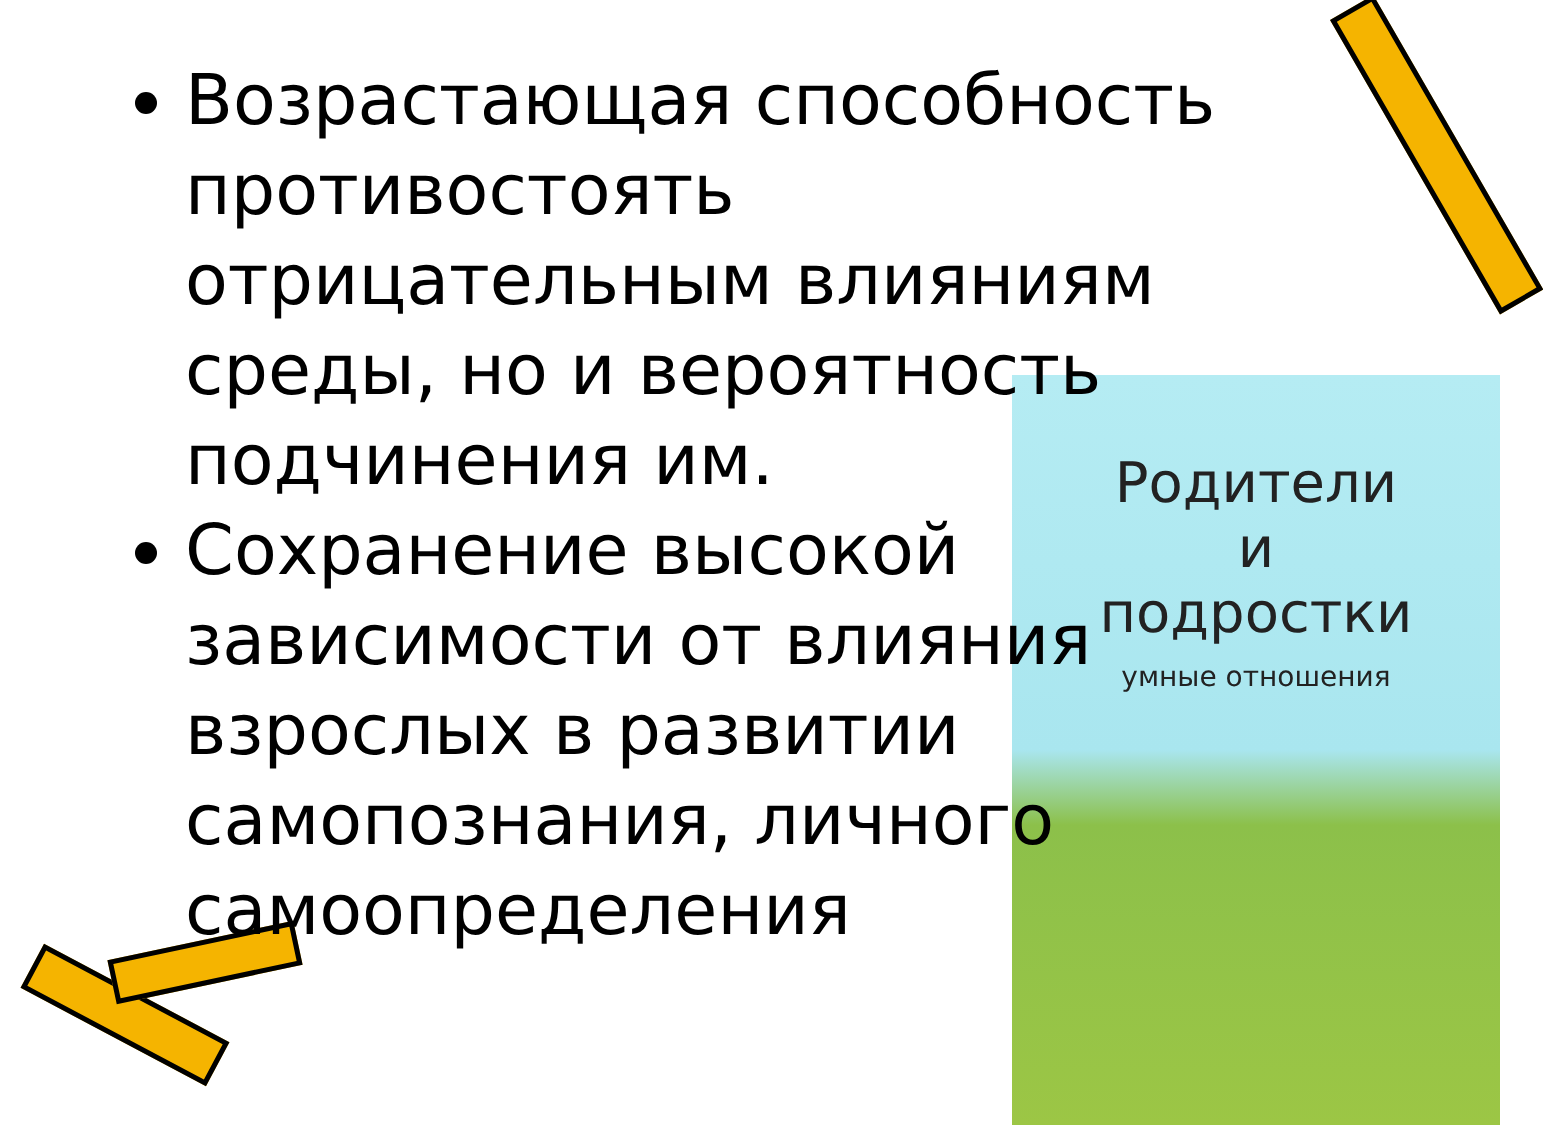Родители
и
подростки
умные отношения
Возрастающая способность противостоять отрицательным влияниям среды, но и вероятность подчинения им.
Сохранение высокой зависимости от влияния взрослых в развитии самопознания, личного самоопределения